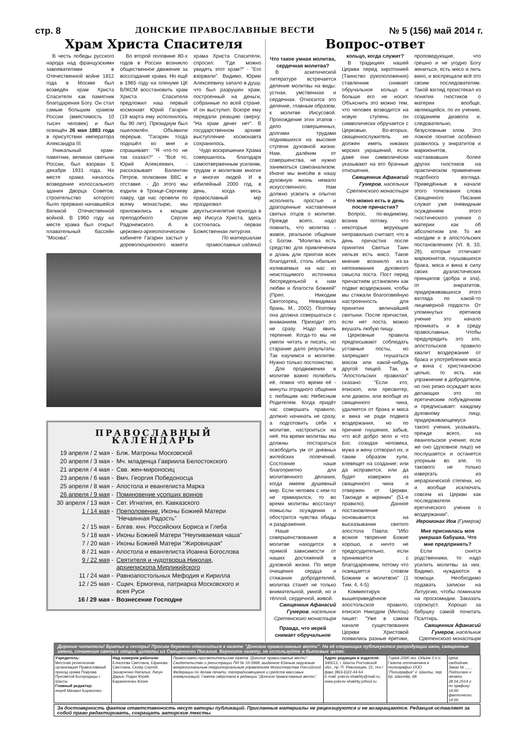стр. 8 ДОНСКИЕ ПРАВОСЛАВНЫЕ ВЕСТИ № 5 (156) май 2014 г.
Храм Христа Спасителя
В честь победы русского народа над французскими завоевателями в Отечественной войне 1812 года в Москве был возведён храм Христа Спасителя как памятник благодарения Богу. Он стал самым большим храмом России (вместимость 10 тысяч человек) и был освящён 26 мая 1883 года в присутствии императора Александра III.
Уникальный храм-памятник, великая святыня России, был взорван 5 декабря 1931 года. На месте храма началось возведение колоссального здания Дворца Советов, строительство которого было прервано начавшейся Великой Отечественной войной. В 1960 году на месте храма был открыт плавательный бассейн "Москва".
Во второй половине 80-х годов в России возникло общественное движение за воссоздание храма. Но ещё в 1965 году на пленуме ЦК ВЛКСМ восстановить храм Христа Спасителя предложил наш первый космонавт Юрий Гагарин (19 марта ему исполнилось бы 90 лет). Президиум был ошеломлён. Объявили перерыв. "Гагарин тогда подошёл ко мне и спрашивает: "Я что-то не так сказал?" - "Всё то, Юрий Алексеевич, - рассказывает Валентин Петров, полковник ВВС в отставке. - До этого мы ездили в Троице-Сергиеву лавру, где нас провели по всему монастырю, мы приложились к мощам преподобного Сергия Радонежского. А в церковно-археологическом кабинете Гагарин застыл у дореволюционного макета храма Христа Спасителя, спросил: "Где можно увидеть этот храм?" - "Его взорвали". Видимо, Юрию Алексеевичу запало в душу, что был разрушен храм, построенный на деньги, собранные по всей стране. И он выступил. Вскоре ему передали реакцию сверху: "На храм денег нет". В государственном архиве выступление космонавта сохранилось.
Чудо воскрешения Храма совершилось благодаря самоотверженным усилиям, трудам и молитвам многих и многих людей. И в юбилейный 2000 год, в день, когда весь православный мір праздновал двухтысячелетие прихода в мір Иисуса Христа, здесь состоялась первая Божественная литургия.
По материалам православных изданий
ПРАВОСЛАВНЫЙ КАЛЕНДАРЬ
| 19 апреля / 2 мая - | Блж. Матроны Московской |
| 20 апреля / 3 мая - | Мч. младенца Гавриила Белостокского |
| 21 апреля / 4 мая - | Свв. жен-мироносиц |
| 23 апреля / 6 мая - | Вмч. Георгия Победоносца |
| 25 апреля / 8 мая - | Апостола и евангелиста Марка |
| 26 апреля / 9 мая - | Поминовение усопших воинов |
| 30 апреля / 13 мая - | Свт. Игнатия, еп. Кавказского |
| 1 / 14 мая - | Преполовение. Иконы Божией Матери "Нечаянная Радость" |
| 2 / 15 мая - | Блгвв. кнн. Российских Бориса и Глеба |
| 5 / 18 мая - | Иконы Божией Матери "Неупиваемая чаша" |
| 7 / 20 мая - | Иконы Божией Матери "Жировицкая" |
| 8 / 21 мая - | Апостола и евангелиста Иоанна Богослова |
| 9 / 22 мая - | Святителя и чудотворца Николая, архиепископа Мирликийского |
| 11 / 24 мая - | Равноапостольных Мефодия и Кирилла |
| 12 / 25 мая - | Сщмч. Ермогена, патриарха Московского и всея Руси |
| 16 / 29 мая - | Вознесение Господне |
Вопрос-ответ
Что такое умная молитва, сердечная молитва?
В аскетической литературе встречается деление молитвы на виды: устная, умственная и сердечная. Относится это деление, главным образом, к молитве Иисусовой. Прохождение этих этапов - дело совершенных, долгими трудами поднявшихся на высокие ступени духовной жизни. Нам, далёким от совершенства, не нужно заниматься самоанализом. Иначе мы внесём в нашу духовную жизнь немало искусственного. Нам должно усвоить и опытно исполнять простые и драгоценные наставления святых отцов о молитве. Прежде всего, надо помнить, что молитва - живое, реальное общение с Богом. "Молитва есть средство для привлечения и длань для приятия всех благодатей, столь обильно изливаемых на нас из неистощимого источника беспредельной к нам любви и благости Божией" (Преп. Никодим Святогорец, Невидимая брань, М., 2002). Поэтому она должна совершаться с вниманием. Приходит это не сразу. Надо явить терпение. Когда-то мы не умели читать и писать, но старание дало результаты. Так научимся и молитве. Нужно только постоянство.
Для продвижения в молитве важно полюбить её, помня что время её - минуты отрадного общения с любящим нас Небесным Родителем. Когда придёт час совершать правило, должно начинать не сразу, а подготовить себя к молитве, настроиться на неё. На время молитвы мы должны постараться освободить ум от дневных житейских попечений. Состояние наше благоприятно для молитвенного делания, когда имеем душевный мир. Если человек с кем-то не примирился, то во время молитвы восстанут помыслы осуждения и обострятся чувства обиды и раздражения.
Наше совершенствование в молитве находится в прямой зависимости от наших достижений в духовной жизни. По мере очищения сердца и стяжания добродетелей, молитва станет не только внимательной, умной, но и тёплой, сердечной, живой.
Священник Афанасий Гумеров, насельник Сретенского монастыря
Правда, что иерей снимает обручальное кольцо, когда служит?
В традициях нашей Церкви перед хиротонией (Таинство рукоположения) ставленник снимает обручальное кольцо и больше его не носит. Объяснить это можно тем, что человек возводится на новую ступень: он символически обручается с Церковью. Во-вторых, священнослужитель не должен иметь никаких мірских украшений, если даже они символически указывают на его брачные отношения.
Священник Афанасий Гумеров, насельник Сретенского монастыря
Что можно есть в день после причастия?
Вопрос, по-видимому, возник потому, что некоторые верующие неправильно считают, что в день причастия после принятия Святых Таин нельзя есть мясо. Такое мнение возникло из-за непонимания духовного смысла поста. Пост перед причастием установлен как подвиг воздержания, чтобы мы стяжали благоговейную настроенность для принятия величайшей святыни. После причастия, если нет поста, можно вкушать любую пищу.
Церковные правила предписывают соблюдать уставные посты, но запрещают гнушаться мясом или какой-нибудь другой пищей. Так, в "Апостольских правилах" сказано: "Если кто, епископ, или пресвитер, или диакон, или вообще из священного чина, удаляется от брака и мяса и вина не ради подвига воздержания, но по причине гнушения, забыв, что всё добро зело и что Бог, созидая человека, мужа и жену сотворил их, и таким образом хуля, клевещет на создание: или да исправится, или да будет извержен из священного чина и отвержен от Церкви. Такожде и мірянин" (51-е правило). Данное постановление основывается на высказывании святого апостола Павла: "Ибо всякое творение Божие хорошо, и ничто не предосудительно, если принимается с благодарением, потому что освящается словом Божиим и молитвою" (1 Тим. 4, 4-5).
Комментируя вышеприведённое апостольское правило, епископ Никодим (Милош) пишет: "Уже в самом начале существования Церкви Христовой появились разные еретики, проповедующие, что грешно и не угодно Богу жениться, есть мясо и пить вино, и воспрещали всё это своим последователям. Такой взгляд проистекал из понятия гностиков о материи вообще, являющейся, по их учению, созданием диавола и, следовательно, безусловным злом. Это ложное понятие особенно развилось у энкратитов и маркионитов, настаивавших более других гностиков на практическом применении подобного взгляда. Приведённые в начале этого толкования слова Священного Писания служат уже очевидным осуждением этого гностического учения о материи как об абсолютном зле. То же находим и в апостольских постановлениях (VI. 8, 10, 26), которые отличают маркионитов, гнушавшихся брака, мяса и вина в силу своих дуалистических принципов (добра и зла), от энкратитов, придерживавшихся этого взгляда по какой-то лицемерной гордости. От упомянутых еретиков учение это начало проникать и в среду православных. Чтобы предупредить это зло, апостольское правило хвалит воздержание от брака и употребления мяса и вина с христианскою целью, то есть как упражнение в добродетели, но оно резко осуждает всех делающих это по еретическим побуждениям и предписывает: каждому духовному лицу, придерживающемуся такого учения, указывать, прежде всего, на евангельское учение; если же оно (духовное лицо) не послушается и останется упорным во зле, то такового не только извергать из иерархической степени, но и вообще исключать совсем из Церкви как последователя еретического учения о воздержании".
Иеромонах Иов (Гумеров)
Мне приснилась моя умершая бабушка. Что мне предпринять?
Если снятся родственники, то надо усилить молитвы за них. Видимо, нуждаются в помощи. Необходимо подавать записки на Литургию, чтобы поминали на проскомидии. Заказать сорокоуст. Хорошо за бабушку самой почитать Псалтирь.
Священник Афанасий Гумеров, насельник Сретенского монастыря
Дорогие читатели! Братья и сестры! Просим бережно относиться к газете "Донские православные вести". На её страницах публикуются репродукции икон, священные имена, сочинения святых отцов, цитаты из Священного Писания. Берегите газету, не используйте в бытовых целях.
| Учредитель: Местная религиозная организация Православный приход храма Покрова Пресвятой Богородицы г. Шахты Главный редактор: иерей Михаил Борисенко | Над номером работали: Елисеева Светлана, Ефанова Светлана, Скляр Сергей, Захарченко Наталья, Лагун Дарья, Родин Юрий, Бараниченко Юлия | Православно-просветительская газета "Донские православные вести". Свидетельство о регистрации ПИ № 10-3968, выданное Южным окружным межрегиональным территориальным управлением Министерства Российской Федерации по делам печати, телерадиовещания и средств массовых коммуникаций. Газета свёрстана в редакции "Донские православные вести". | Адрес редакции и издателя: 346513, г. Шахты Ростовской обл., пр. П. Революции, 22, тел./факс (863-6)22-44-64. E-mail: pokrov.shakhty@mail.ru; www.pokrov-shakhty.prihod.ru | Тираж 2000 экз. Объем 3 п.л. Газета отпечатана в типографии ООО "Полиграфия" г. Шахты, пер. Кр. Шахтёр, 68. | Цена свободная. Заказ № ___. Подписано к печати 28.04.2014 г. по графику: 14:00 фактически: 14:00 |
За достоверность фактов ответственность несут авторы публикаций. Присланные материалы не рецензируются и не возвращаются. Редакция оставляет за собой право редактировать, сокращать авторские тексты.